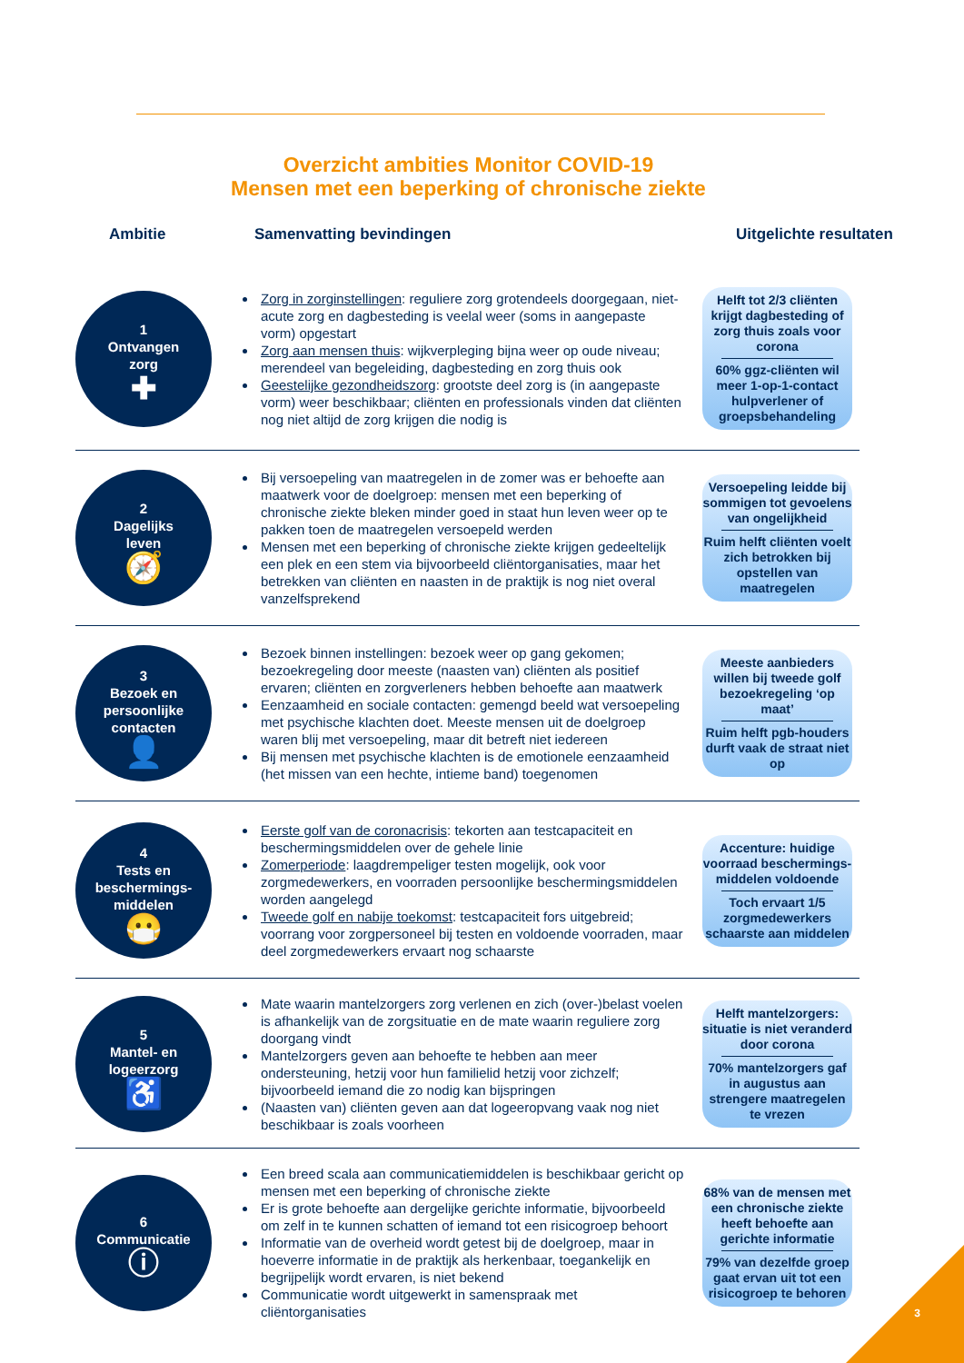Overzicht ambities Monitor COVID-19
Mensen met een beperking of chronische ziekte
Ambitie Samenvatting bevindingen Uitgelichte resultaten
1
Ontvangen
zorg
✚
Zorg in zorginstellingen: reguliere zorg grotendeels doorgegaan, niet-acute zorg en dagbesteding is veelal weer (soms in aangepaste vorm) opgestart
Zorg aan mensen thuis: wijkverpleging bijna weer op oude niveau; merendeel van begeleiding, dagbesteding en zorg thuis ook
Geestelijke gezondheidszorg: grootste deel zorg is (in aangepaste vorm) weer beschikbaar; cliënten en professionals vinden dat cliënten nog niet altijd de zorg krijgen die nodig is
Helft tot 2/3 cliënten krijgt dagbesteding of zorg thuis zoals voor corona
60% ggz-cliënten wil meer 1-op-1-contact hulpverlener of groepsbehandeling
2
Dagelijks
leven
🧭
Bij versoepeling van maatregelen in de zomer was er behoefte aan maatwerk voor de doelgroep: mensen met een beperking of chronische ziekte bleken minder goed in staat hun leven weer op te pakken toen de maatregelen versoepeld werden
Mensen met een beperking of chronische ziekte krijgen gedeeltelijk een plek en een stem via bijvoorbeeld cliëntorganisaties, maar het betrekken van cliënten en naasten in de praktijk is nog niet overal vanzelfsprekend
Versoepeling leidde bij sommigen tot gevoelens van ongelijkheid
Ruim helft cliënten voelt zich betrokken bij opstellen van maatregelen
3
Bezoek en
persoonlijke
contacten
👤
Bezoek binnen instellingen: bezoek weer op gang gekomen; bezoekregeling door meeste (naasten van) cliënten als positief ervaren; cliënten en zorgverleners hebben behoefte aan maatwerk
Eenzaamheid en sociale contacten: gemengd beeld wat versoepeling met psychische klachten doet. Meeste mensen uit de doelgroep waren blij met versoepeling, maar dit betreft niet iedereen
Bij mensen met psychische klachten is de emotionele eenzaamheid (het missen van een hechte, intieme band) toegenomen
Meeste aanbieders willen bij tweede golf bezoekregeling ‘op maat’
Ruim helft pgb-houders durft vaak de straat niet op
4
Tests en
beschermings-
middelen
😷
Eerste golf van de coronacrisis: tekorten aan testcapaciteit en beschermingsmiddelen over de gehele linie
Zomerperiode: laagdrempeliger testen mogelijk, ook voor zorgmedewerkers, en voorraden persoonlijke beschermingsmiddelen worden aangelegd
Tweede golf en nabije toekomst: testcapaciteit fors uitgebreid; voorrang voor zorgpersoneel bij testen en voldoende voorraden, maar deel zorgmedewerkers ervaart nog schaarste
Accenture: huidige voorraad beschermings-middelen voldoende
Toch ervaart 1/5 zorgmedewerkers schaarste aan middelen
5
Mantel- en
logeerzorg
♿
Mate waarin mantelzorgers zorg verlenen en zich (over-)belast voelen is afhankelijk van de zorgsituatie en de mate waarin reguliere zorg doorgang vindt
Mantelzorgers geven aan behoefte te hebben aan meer ondersteuning, hetzij voor hun familielid hetzij voor zichzelf; bijvoorbeeld iemand die zo nodig kan bijspringen
(Naasten van) cliënten geven aan dat logeeropvang vaak nog niet beschikbaar is zoals voorheen
Helft mantelzorgers: situatie is niet veranderd door corona
70% mantelzorgers gaf in augustus aan strengere maatregelen te vrezen
6
Communicatie
ⓘ
Een breed scala aan communicatiemiddelen is beschikbaar gericht op mensen met een beperking of chronische ziekte
Er is grote behoefte aan dergelijke gerichte informatie, bijvoorbeeld om zelf in te kunnen schatten of iemand tot een risicogroep behoort
Informatie van de overheid wordt getest bij de doelgroep, maar in hoeverre informatie in de praktijk als herkenbaar, toegankelijk en begrijpelijk wordt ervaren, is niet bekend
Communicatie wordt uitgewerkt in samenspraak met cliëntorganisaties
68% van de mensen met een chronische ziekte heeft behoefte aan gerichte informatie
79% van dezelfde groep gaat ervan uit tot een risicogroep te behoren
3